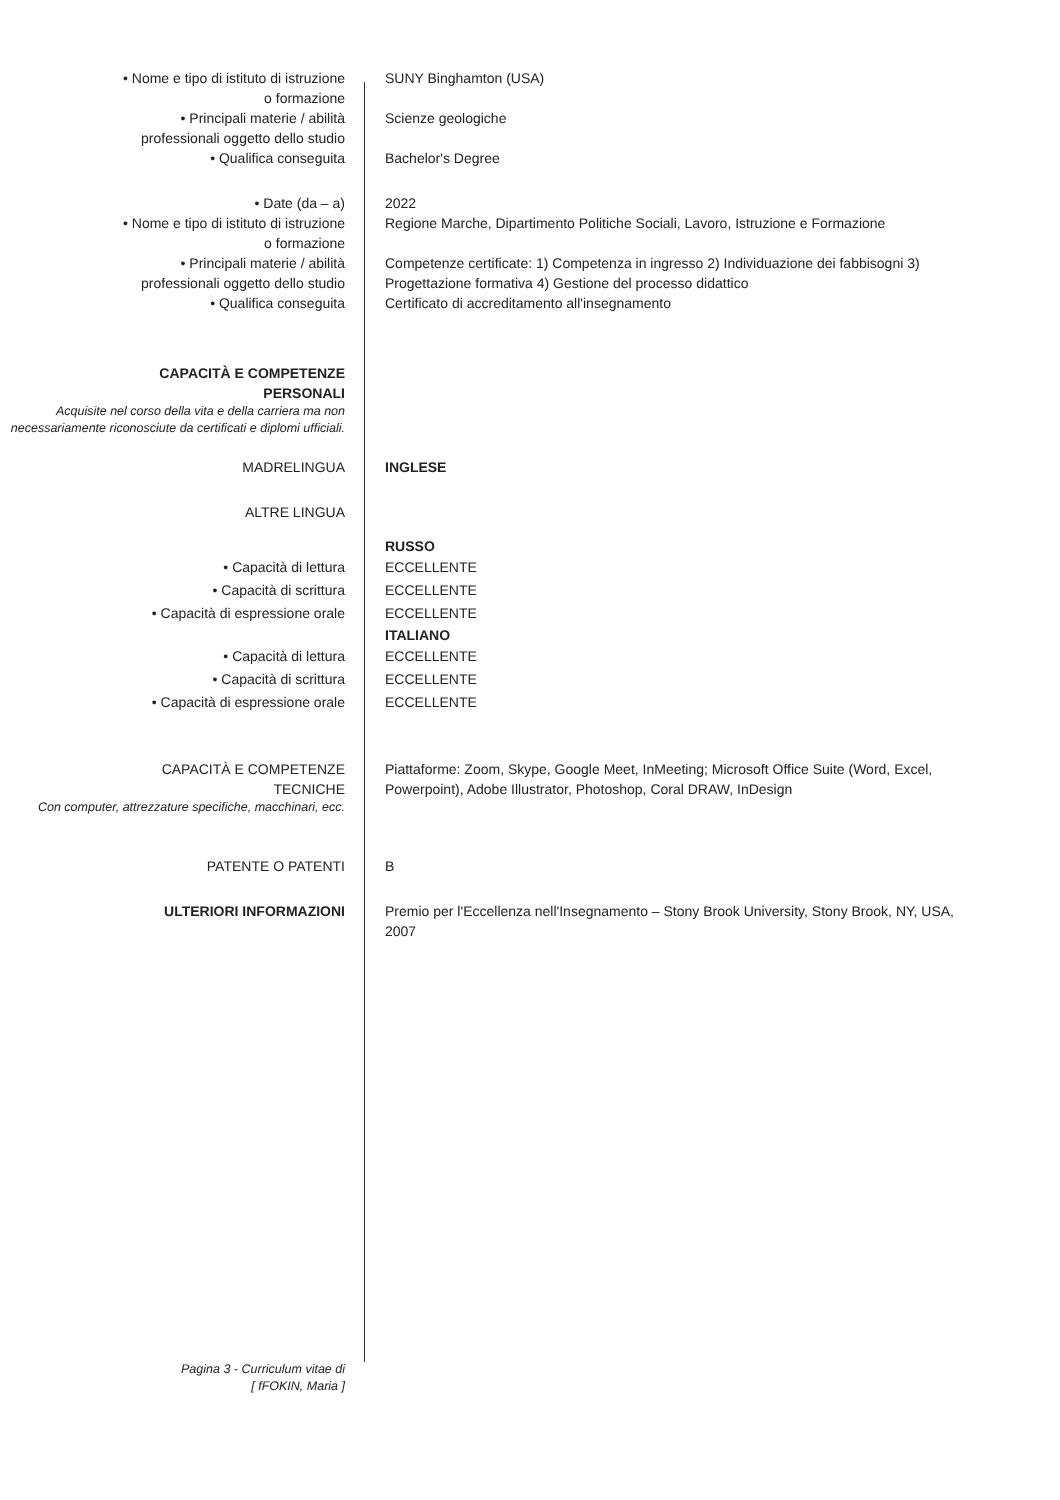• Nome e tipo di istituto di istruzione
o formazione
SUNY Binghamton (USA)
• Principali materie / abilità
professionali oggetto dello studio
Scienze geologiche
• Qualifica conseguita Bachelor's Degree
• Date (da – a) 2022
• Nome e tipo di istituto di istruzione
o formazione
Regione Marche, Dipartimento Politiche Sociali, Lavoro, Istruzione e Formazione
• Principali materie / abilità
professionali oggetto dello studio
Competenze certificate: 1) Competenza in ingresso 2) Individuazione dei fabbisogni 3) Progettazione formativa 4) Gestione del processo didattico
• Qualifica conseguita Certificato di accreditamento all'insegnamento
CAPACITÀ E COMPETENZE
PERSONALI
Acquisite nel corso della vita e della carriera ma non necessariamente riconosciute da certificati e diplomi ufficiali.
MADRELINGUA INGLESE
ALTRE LINGUA
RUSSO
• Capacità di lettura
• Capacità di scrittura
• Capacità di espressione orale
ECCELLENTE
ECCELLENTE
ECCELLENTE
ITALIANO
• Capacità di lettura
• Capacità di scrittura
• Capacità di espressione orale
ECCELLENTE
ECCELLENTE
ECCELLENTE
CAPACITÀ E COMPETENZE
TECNICHE
Con computer, attrezzature specifiche, macchinari, ecc.
Piattaforme: Zoom, Skype, Google Meet, InMeeting; Microsoft Office Suite (Word, Excel, Powerpoint), Adobe Illustrator, Photoshop, Coral DRAW, InDesign
PATENTE O PATENTI B
ULTERIORI INFORMAZIONI Premio per l'Eccellenza nell'Insegnamento – Stony Brook University, Stony Brook, NY, USA, 2007
Pagina 3 - Curriculum vitae di
[ fFOKIN, Maria ]